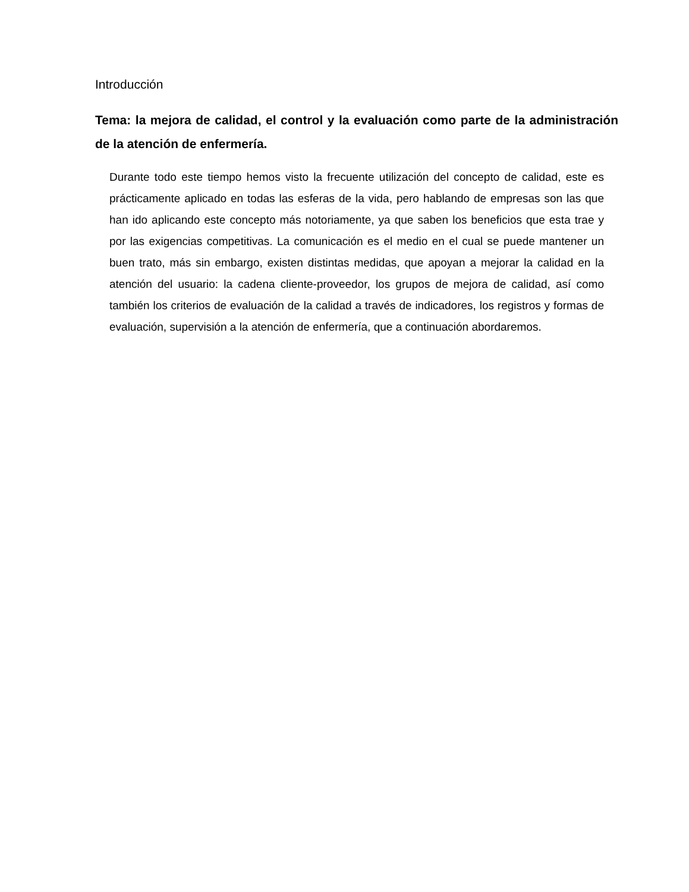Introducción
Tema: la mejora de calidad, el control y la evaluación como parte de la administración de la atención de enfermería.
Durante todo este tiempo hemos visto la frecuente utilización del concepto de calidad, este es prácticamente aplicado en todas las esferas de la vida, pero hablando de empresas son las que han ido aplicando este concepto más notoriamente, ya que saben los beneficios que esta trae y por las exigencias competitivas. La comunicación es el medio en el cual se puede mantener un buen trato, más sin embargo, existen distintas medidas, que apoyan a mejorar la calidad en la atención del usuario: la cadena cliente-proveedor, los grupos de mejora de calidad, así como también los criterios de evaluación de la calidad a través de indicadores, los registros y formas de evaluación, supervisión a la atención de enfermería, que a continuación abordaremos.